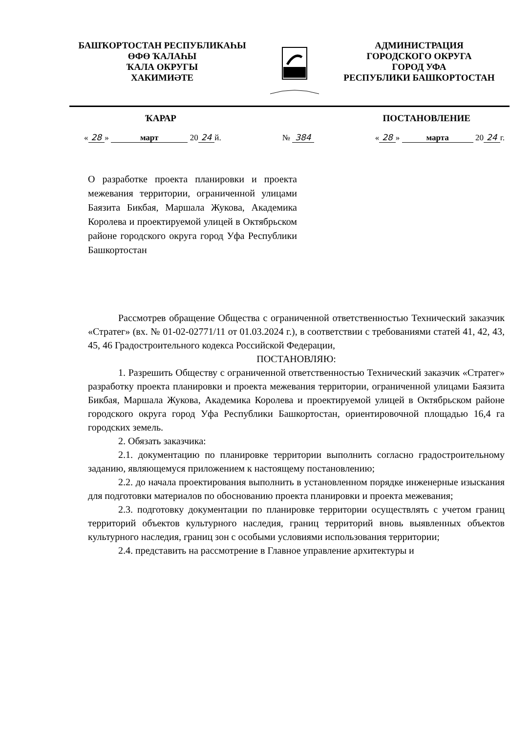БАШҠОРТОСТАН РЕСПУБЛИКАҺЫ
ӨФӨ ҠАЛАҺЫ
ҠАЛА ОКРУГЫ
ХАКИМИӘТЕ
АДМИНИСТРАЦИЯ
ГОРОДСКОГО ОКРУГА
ГОРОД УФА
РЕСПУБЛИКИ БАШКОРТОСТАН
ҠАРАР ПОСТАНОВЛЕНИЕ
« 28 » март 20 24 й. № 384 « 28 » марта 20 24 г.
О разработке проекта планировки и проекта межевания территории, ограниченной улицами Баязита Бикбая, Маршала Жукова, Академика Королева и проектируемой улицей в Октябрьском районе городского округа город Уфа Республики Башкортостан
Рассмотрев обращение Общества с ограниченной ответственностью Технический заказчик «Стратег» (вх. № 01-02-02771/11 от 01.03.2024 г.), в соответствии с требованиями статей 41, 42, 43, 45, 46 Градостроительного кодекса Российской Федерации,
ПОСТАНОВЛЯЮ:
1. Разрешить Обществу с ограниченной ответственностью Технический заказчик «Стратег» разработку проекта планировки и проекта межевания территории, ограниченной улицами Баязита Бикбая, Маршала Жукова, Академика Королева и проектируемой улицей в Октябрьском районе городского округа город Уфа Республики Башкортостан, ориентировочной площадью 16,4 га городских земель.
2. Обязать заказчика:
2.1. документацию по планировке территории выполнить согласно градостроительному заданию, являющемуся приложением к настоящему постановлению;
2.2. до начала проектирования выполнить в установленном порядке инженерные изыскания для подготовки материалов по обоснованию проекта планировки и проекта межевания;
2.3. подготовку документации по планировке территории осуществлять с учетом границ территорий объектов культурного наследия, границ территорий вновь выявленных объектов культурного наследия, границ зон с особыми условиями использования территории;
2.4. представить на рассмотрение в Главное управление архитектуры и